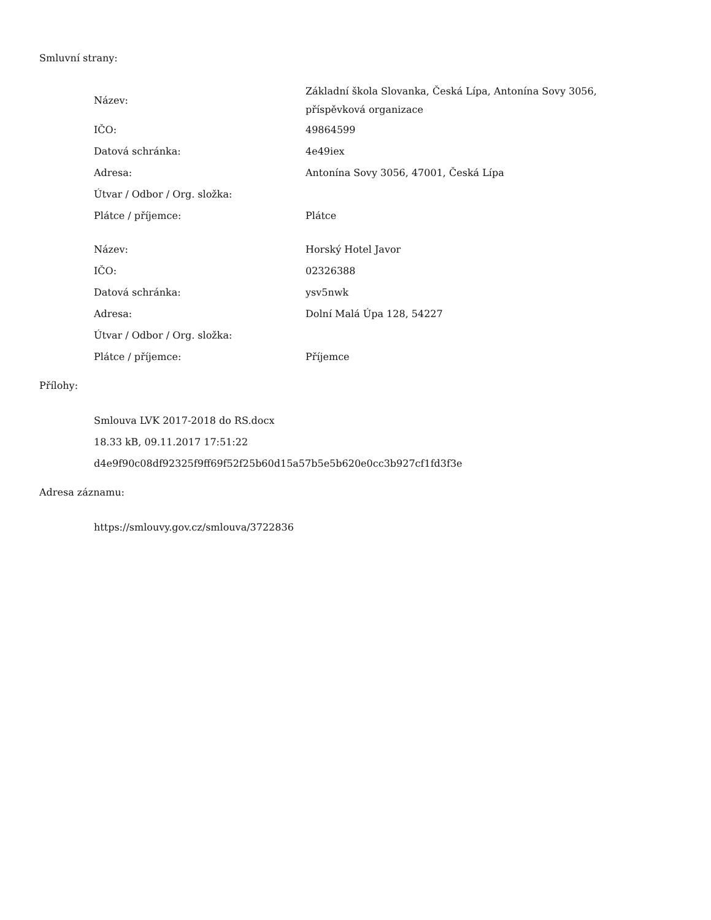Smluvní strany:
| Název: | Základní škola Slovanka, Česká Lípa, Antonína Sovy 3056, příspěvková organizace |
| IČO: | 49864599 |
| Datová schránka: | 4e49iex |
| Adresa: | Antonína Sovy 3056, 47001, Česká Lípa |
| Útvar / Odbor / Org. složka: | |
| Plátce / příjemce: | Plátce |
| Název: | Horský Hotel Javor |
| IČO: | 02326388 |
| Datová schránka: | ysv5nwk |
| Adresa: | Dolní Malá Úpa 128, 54227 |
| Útvar / Odbor / Org. složka: | |
| Plátce / příjemce: | Příjemce |
Přílohy:
Smlouva LVK 2017-2018 do RS.docx
18.33 kB, 09.11.2017 17:51:22
d4e9f90c08df92325f9ff69f52f25b60d15a57b5e5b620e0cc3b927cf1fd3f3e
Adresa záznamu:
https://smlouvy.gov.cz/smlouva/3722836